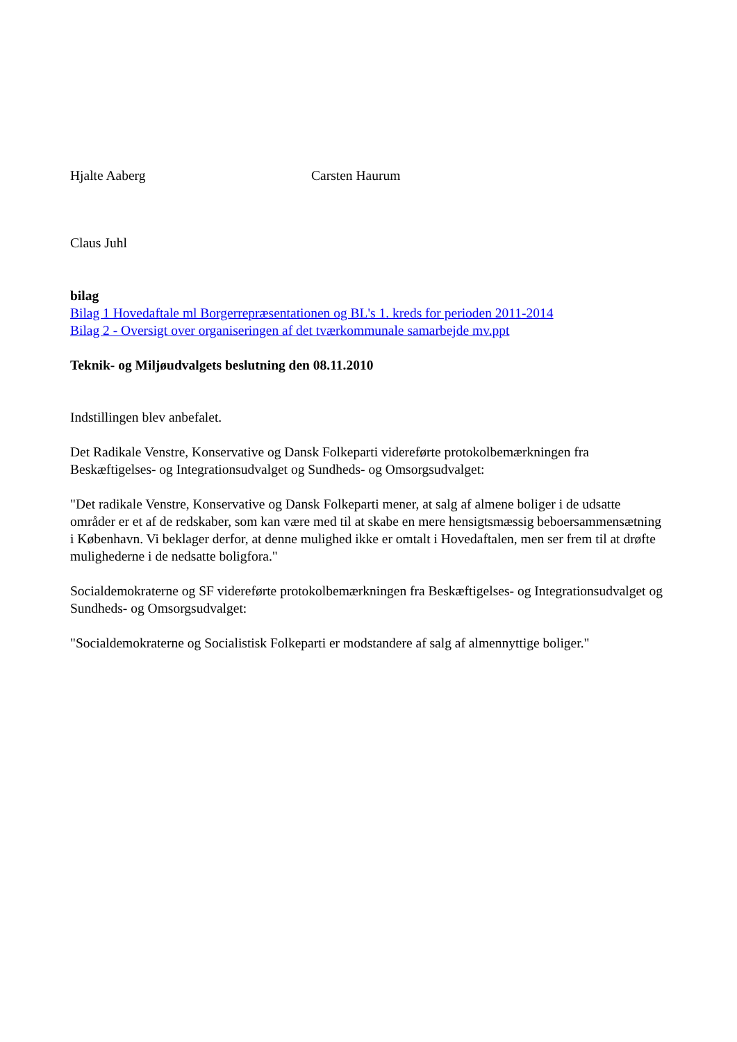Hjalte Aaberg Carsten Haurum
Claus Juhl
bilag
Bilag 1 Hovedaftale ml Borgerrepræsentationen og BL's 1. kreds for perioden 2011-2014
Bilag 2 - Oversigt over organiseringen af det tværkommunale samarbejde mv.ppt
Teknik- og Miljøudvalgets beslutning den 08.11.2010
Indstillingen blev anbefalet.
Det Radikale Venstre, Konservative og Dansk Folkeparti videreførte protokolbemærkningen fra Beskæftigelses- og Integrationsudvalget og Sundheds- og Omsorgsudvalget:
"Det radikale Venstre, Konservative og Dansk Folkeparti mener, at salg af almene boliger i de udsatte områder er et af de redskaber, som kan være med til at skabe en mere hensigtsmæssig beboersammensætning i København. Vi beklager derfor, at denne mulighed ikke er omtalt i Hovedaftalen, men ser frem til at drøfte mulighederne i de nedsatte boligfora."
Socialdemokraterne og SF videreførte protokolbemærkningen fra Beskæftigelses- og Integrationsudvalget og Sundheds- og Omsorgsudvalget:
"Socialdemokraterne og Socialistisk Folkeparti er modstandere af salg af almennyttige boliger."